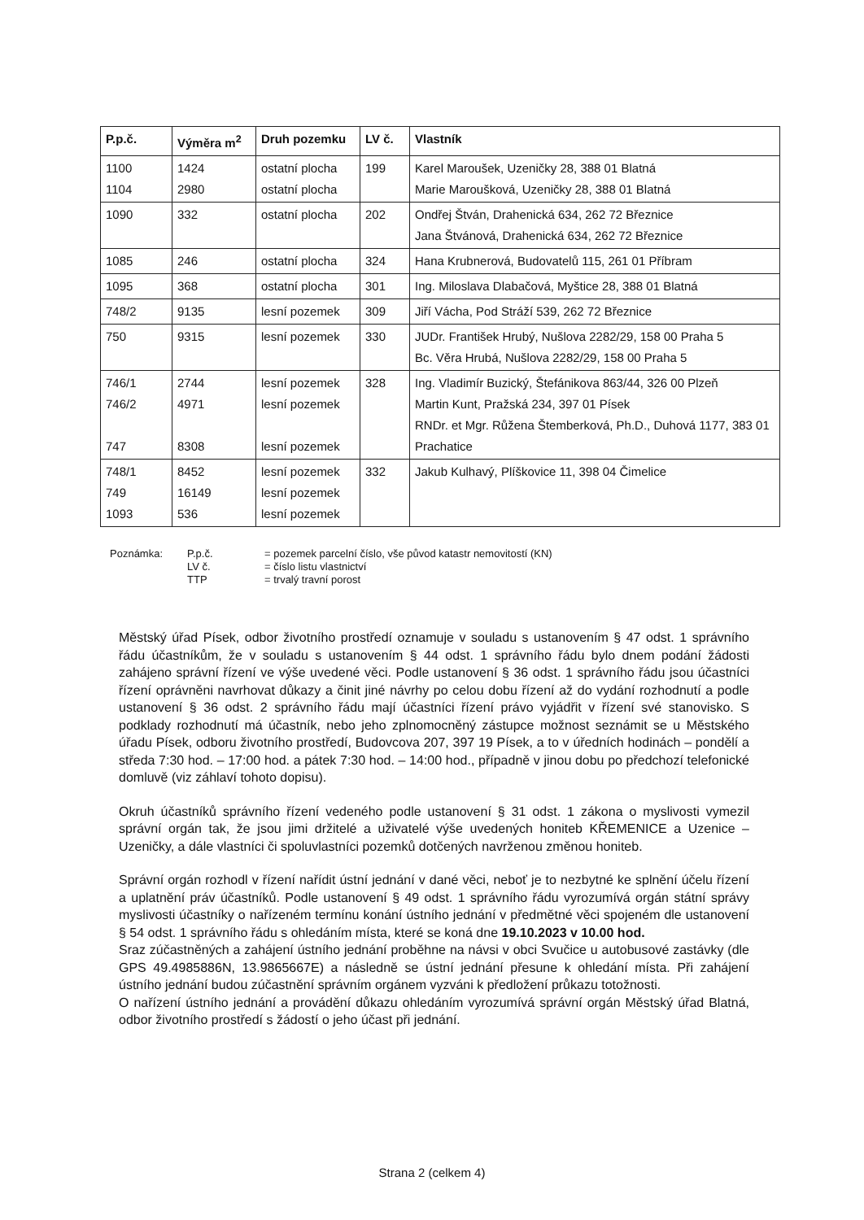| P.p.č. | Výměra m<sup>2</sup> | Druh pozemku | LV č. | Vlastník |
| --- | --- | --- | --- | --- |
| 1100 1104 | 1424 2980 | ostatní plocha ostatní plocha | 199 | Karel Maroušek, Uzeničky 28, 388 01 Blatná Marie Maroušková, Uzeničky 28, 388 01 Blatná |
| 1090 | 332 | ostatní plocha | 202 | Ondřej Štván, Drahenická 634, 262 72 Březnice Jana Štvánová, Drahenická 634, 262 72 Březnice |
| 1085 | 246 | ostatní plocha | 324 | Hana Krubnerová, Budovatelů 115, 261 01 Příbram |
| 1095 | 368 | ostatní plocha | 301 | Ing. Miloslava Dlabačová, Myštice 28, 388 01 Blatná |
| 748/2 | 9135 | lesní pozemek | 309 | Jiří Vácha, Pod Stráží 539, 262 72 Březnice |
| 750 | 9315 | lesní pozemek | 330 | JUDr. František Hrubý, Nušlova 2282/29, 158 00 Praha 5 Bc. Věra Hrubá, Nušlova 2282/29, 158 00 Praha 5 |
| 746/1 746/2 747 | 2744 4971 8308 | lesní pozemek lesní pozemek lesní pozemek | 328 | Ing. Vladimír Buzický, Štefánikova 863/44, 326 00 Plzeň Martin Kunt, Pražská 234, 397 01 Písek RNDr. et Mgr. Růžena Štemberková, Ph.D., Duhová 1177, 383 01 Prachatice |
| 748/1 749 1093 | 8452 16149 536 | lesní pozemek lesní pozemek lesní pozemek | 332 | Jakub Kulhavý, Plíškovice 11, 398 04 Čimelice |
Poznámka: P.p.č. = pozemek parcelní číslo, vše původ katastr nemovitostí (KN) LV č. = číslo listu vlastnictví TTP = trvalý travní porost
Městský úřad Písek, odbor životního prostředí oznamuje v souladu s ustanovením § 47 odst. 1 správního řádu účastníkům, že v souladu s ustanovením § 44 odst. 1 správního řádu bylo dnem podání žádosti zahájeno správní řízení ve výše uvedené věci. Podle ustanovení § 36 odst. 1 správního řádu jsou účastníci řízení oprávněni navrhovat důkazy a činit jiné návrhy po celou dobu řízení až do vydání rozhodnutí a podle ustanovení § 36 odst. 2 správního řádu mají účastníci řízení právo vyjádřit v řízení své stanovisko. S podklady rozhodnutí má účastník, nebo jeho zplnomocněný zástupce možnost seznámit se u Městského úřadu Písek, odboru životního prostředí, Budovcova 207, 397 19 Písek, a to v úředních hodinách – pondělí a středa 7:30 hod. – 17:00 hod. a pátek 7:30 hod. – 14:00 hod., případně v jinou dobu po předchozí telefonické domluvě (viz záhlaví tohoto dopisu).
Okruh účastníků správního řízení vedeného podle ustanovení § 31 odst. 1 zákona o myslivosti vymezil správní orgán tak, že jsou jimi držitelé a uživatelé výše uvedených honiteb KŘEMENICE a Uzenice – Uzeničky, a dále vlastníci či spoluvlastníci pozemků dotčených navrženou změnou honiteb.
Správní orgán rozhodl v řízení nařídit ústní jednání v dané věci, neboť je to nezbytné ke splnění účelu řízení a uplatnění práv účastníků. Podle ustanovení § 49 odst. 1 správního řádu vyrozumívá orgán státní správy myslivosti účastníky o nařízeném termínu konání ústního jednání v předmětné věci spojeném dle ustanovení § 54 odst. 1 správního řádu s ohledáním místa, které se koná dne 19.10.2023 v 10.00 hod.
Sraz zúčastněných a zahájení ústního jednání proběhne na návsi v obci Svučice u autobusové zastávky (dle GPS 49.4985886N, 13.9865667E) a následně se ústní jednání přesune k ohledání místa. Při zahájení ústního jednání budou zúčastnění správním orgánem vyzváni k předložení průkazu totožnosti.
O nařízení ústního jednání a provádění důkazu ohledáním vyrozumívá správní orgán Městský úřad Blatná, odbor životního prostředí s žádostí o jeho účast při jednání.
Strana 2 (celkem 4)